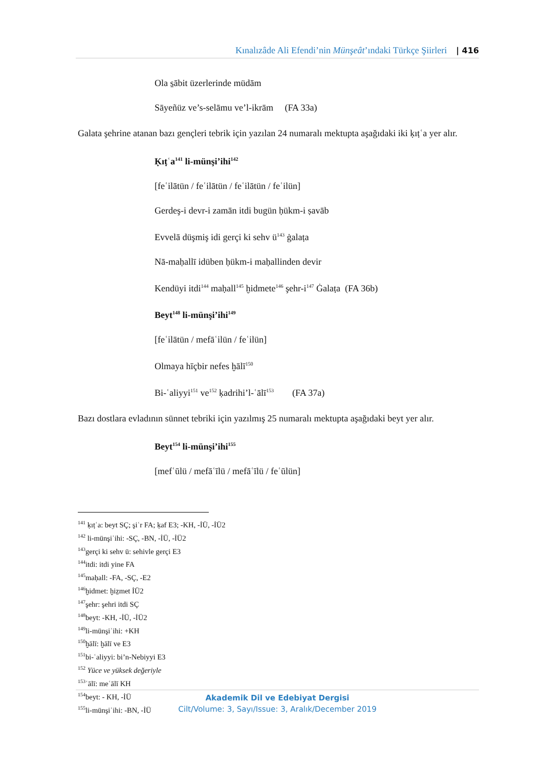Kınalızâde Ali Efendi’nin Münşeât’ındaki Türkçe Şiirleri | 416
Ola s̱ābit üzerlerinde müdām
Sāyeñüz ve’s-selāmu ve’l-ikrām (FA 33a)
Galata şehrine atanan bazı gençleri tebrik için yazılan 24 numaralı mektupta aşağıdaki iki ḳıṭʿa yer alır.
Ḳıṭʿa<sup>141</sup> li-münşi’ihi<sup>142</sup>
[feʿilātün / feʿilātün / feʿilātün / feʿilün]
Gerdeş-i devr-i zamān itdi bugün ḥükm-i ṣavāb
Evvelā düşmiş idi gerçi ki sehv ü<sup>143</sup> ġalaṭa
Nā-maḥallī idüben ḥükm-i maḥallinden devir
Kendüyi itdi<sup>144</sup> maḥall<sup>145</sup> ḫidmete<sup>146</sup> şehr-i<sup>147</sup> Ġalaṭa (FA 36b)
Beyt<sup>148</sup> li-münşi’ihi<sup>149</sup>
[feʿilātün / mefāʿilün / feʿilün]
Olmaya hīçbir nefes ḫālī<sup>150</sup>
Bi-ʿaliyyi<sup>151</sup> ve<sup>152</sup> ḳadrihi’l-ʿālī<sup>153</sup> (FA 37a)
Bazı dostlara evladının sünnet tebriki için yazılmış 25 numaralı mektupta aşağıdaki beyt yer alır.
Beyt<sup>154</sup> li-münşi’ihi<sup>155</sup>
[mefʿūlü / mefāʿīlü / mefāʿīlü / feʿūlün]
<sup>141</sup> ḳıṭʿa: beyt SÇ; şiʿr FA; ḳaf E3; -KH, -İÜ, -İÜ2
<sup>142</sup> li-münşiʾihi: -SÇ, -BN, -İÜ, -İÜ2
<sup>143</sup> gerçi ki sehv ü: sehivle gerçi E3
<sup>144</sup> itdi: itdi yine FA
<sup>145</sup> maḥall: -FA, -SÇ, -E2
<sup>146</sup> ḫidmet: ḫiẕmet İÜ2
<sup>147</sup> şehr: şehri itdi SÇ
<sup>148</sup> beyt: -KH, -İÜ, -İÜ2
<sup>149</sup> li-münşiʾihi: +KH
<sup>150</sup> ḫālī: ḫālī ve E3
<sup>151</sup> bi-ʿaliyyi: bi’n-Nebiyyi E3
<sup>152</sup> Yüce ve yüksek değeriyle
<sup>153</sup> ʿālī: meʿālī KH
<sup>154</sup> beyt: - KH, -İÜ
<sup>155</sup> li-münşiʾihi: -BN, -İÜ
Akademik Dil ve Edebiyat Dergisi
Cilt/Volume: 3, Sayı/Issue: 3, Aralık/December 2019